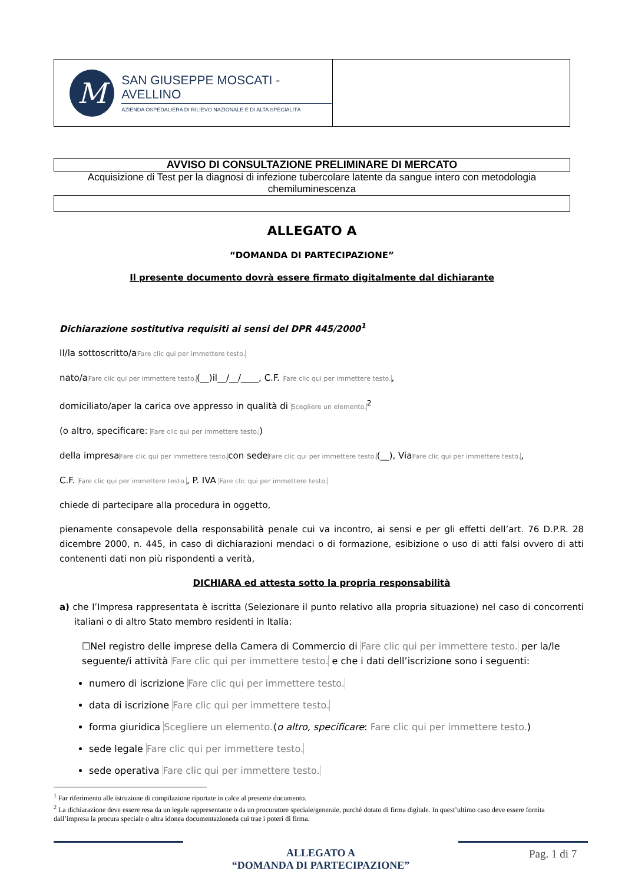| M SAN GIUSEPPE MOSCATI - AVELLINO AZIENDA OSPEDALIERA DI RILIEVO NAZIONALE E DI ALTA SPECIALITÀ | |
AVVISO DI CONSULTAZIONE PRELIMINARE DI MERCATO
Acquisizione di Test per la diagnosi di infezione tubercolare latente da sangue intero con metodologia chemiluminescenza
ALLEGATO A
“DOMANDA DI PARTECIPAZIONE”
Il presente documento dovrà essere firmato digitalmente dal dichiarante
Dichiarazione sostitutiva requisiti ai sensi del DPR 445/2000<sup>1</sup>
Il/la sottoscritto/aFare clic qui per immettere testo.
nato/aFare clic qui per immettere testo.(__)il__/__/____, C.F. Fare clic qui per immettere testo.,
domiciliato/aper la carica ove appresso in qualità di Scegliere un elemento.<sup>2</sup>
(o altro, specificare: Fare clic qui per immettere testo.)
della impresaFare clic qui per immettere testo. con sedeFare clic qui per immettere testo.(__), ViaFare clic qui per immettere testo.,
C.F. Fare clic qui per immettere testo., P. IVA Fare clic qui per immettere testo.
chiede di partecipare alla procedura in oggetto,
pienamente consapevole della responsabilità penale cui va incontro, ai sensi e per gli effetti dell’art. 76 D.P.R. 28 dicembre 2000, n. 445, in caso di dichiarazioni mendaci o di formazione, esibizione o uso di atti falsi ovvero di atti contenenti dati non più rispondenti a verità,
DICHIARA ed attesta sotto la propria responsabilità
a) che l’Impresa rappresentata è iscritta (Selezionare il punto relativo alla propria situazione) nel caso di concorrenti italiani o di altro Stato membro residenti in Italia:
☐Nel registro delle imprese della Camera di Commercio di Fare clic qui per immettere testo. per la/le seguente/i attività Fare clic qui per immettere testo. e che i dati dell’iscrizione sono i seguenti:
numero di iscrizione Fare clic qui per immettere testo.
data di iscrizione Fare clic qui per immettere testo.
forma giuridica Scegliere un elemento.(o altro, specificare: Fare clic qui per immettere testo.)
sede legale Fare clic qui per immettere testo.
sede operativa Fare clic qui per immettere testo.
<sup>1</sup> Far riferimento alle istruzione di compilazione riportate in calce al presente documento.
<sup>2</sup> La dichiarazione deve essere resa da un legale rappresentante o da un procuratore speciale/generale, purché dotato di firma digitale. In quest’ultimo caso deve essere fornita dall’impresa la procura speciale o altra idonea documentazioneda cui trae i poteri di firma.
ALLEGATO A
“DOMANDA DI PARTECIPAZIONE”
Pag. 1 di 7